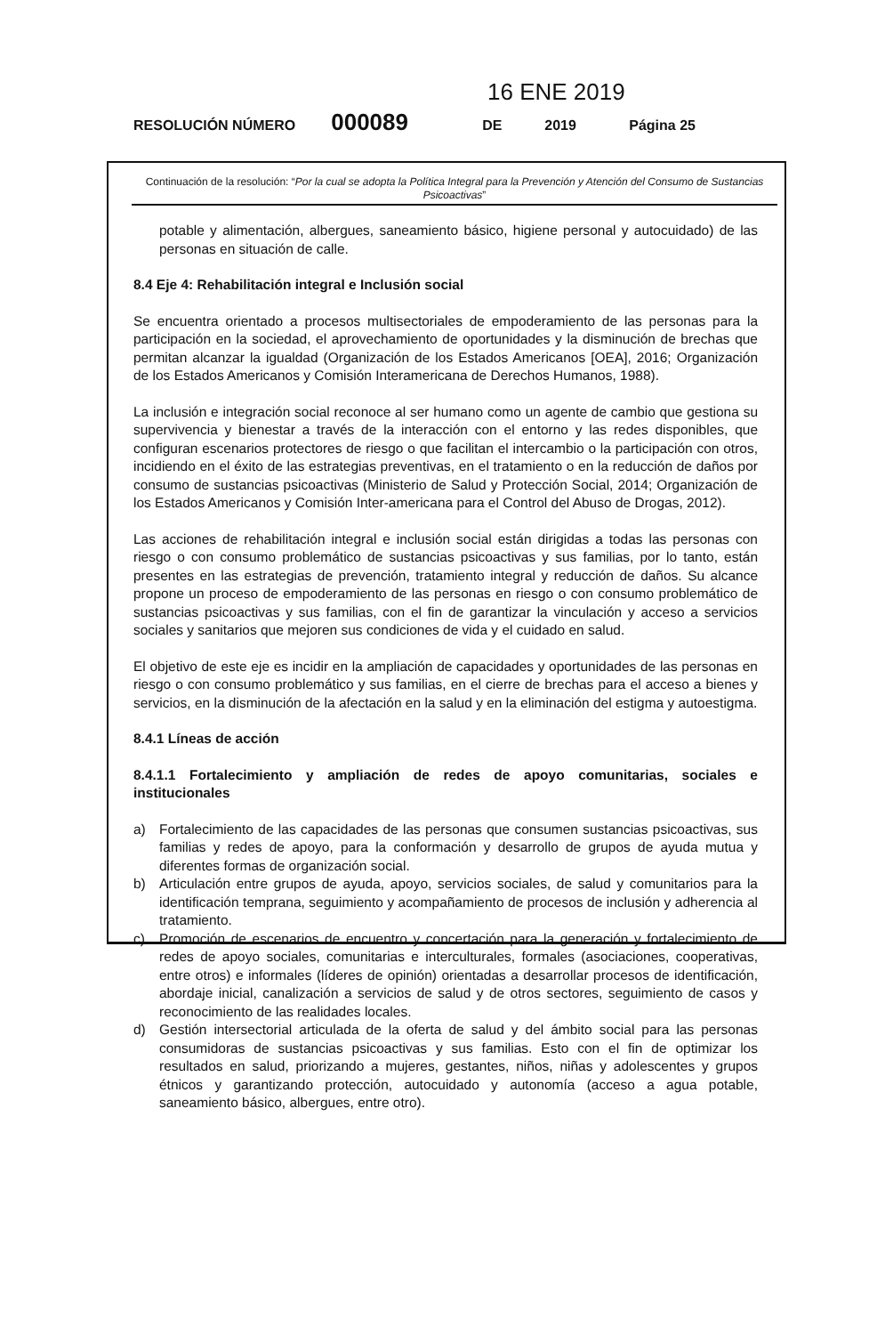16 ENE 2019
RESOLUCIÓN NÚMERO 000089 DE 2019 Página 25
Continuación de la resolución: “Por la cual se adopta la Política Integral para la Prevención y Atención del Consumo de Sustancias Psicoactivas”
potable y alimentación, albergues, saneamiento básico, higiene personal y autocuidado) de las personas en situación de calle.
8.4 Eje 4: Rehabilitación integral e Inclusión social
Se encuentra orientado a procesos multisectoriales de empoderamiento de las personas para la participación en la sociedad, el aprovechamiento de oportunidades y la disminución de brechas que permitan alcanzar la igualdad (Organización de los Estados Americanos [OEA], 2016; Organización de los Estados Americanos y Comisión Interamericana de Derechos Humanos, 1988).
La inclusión e integración social reconoce al ser humano como un agente de cambio que gestiona su supervivencia y bienestar a través de la interacción con el entorno y las redes disponibles, que configuran escenarios protectores de riesgo o que facilitan el intercambio o la participación con otros, incidiendo en el éxito de las estrategias preventivas, en el tratamiento o en la reducción de daños por consumo de sustancias psicoactivas (Ministerio de Salud y Protección Social, 2014; Organización de los Estados Americanos y Comisión Inter-americana para el Control del Abuso de Drogas, 2012).
Las acciones de rehabilitación integral e inclusión social están dirigidas a todas las personas con riesgo o con consumo problemático de sustancias psicoactivas y sus familias, por lo tanto, están presentes en las estrategias de prevención, tratamiento integral y reducción de daños. Su alcance propone un proceso de empoderamiento de las personas en riesgo o con consumo problemático de sustancias psicoactivas y sus familias, con el fin de garantizar la vinculación y acceso a servicios sociales y sanitarios que mejoren sus condiciones de vida y el cuidado en salud.
El objetivo de este eje es incidir en la ampliación de capacidades y oportunidades de las personas en riesgo o con consumo problemático y sus familias, en el cierre de brechas para el acceso a bienes y servicios, en la disminución de la afectación en la salud y en la eliminación del estigma y autoestigma.
8.4.1 Líneas de acción
8.4.1.1 Fortalecimiento y ampliación de redes de apoyo comunitarias, sociales e institucionales
a) Fortalecimiento de las capacidades de las personas que consumen sustancias psicoactivas, sus familias y redes de apoyo, para la conformación y desarrollo de grupos de ayuda mutua y diferentes formas de organización social.
b) Articulación entre grupos de ayuda, apoyo, servicios sociales, de salud y comunitarios para la identificación temprana, seguimiento y acompañamiento de procesos de inclusión y adherencia al tratamiento.
c) Promoción de escenarios de encuentro y concertación para la generación y fortalecimiento de redes de apoyo sociales, comunitarias e interculturales, formales (asociaciones, cooperativas, entre otros) e informales (líderes de opinión) orientadas a desarrollar procesos de identificación, abordaje inicial, canalización a servicios de salud y de otros sectores, seguimiento de casos y reconocimiento de las realidades locales.
d) Gestión intersectorial articulada de la oferta de salud y del ámbito social para las personas consumidoras de sustancias psicoactivas y sus familias. Esto con el fin de optimizar los resultados en salud, priorizando a mujeres, gestantes, niños, niñas y adolescentes y grupos étnicos y garantizando protección, autocuidado y autonomía (acceso a agua potable, saneamiento básico, albergues, entre otro).